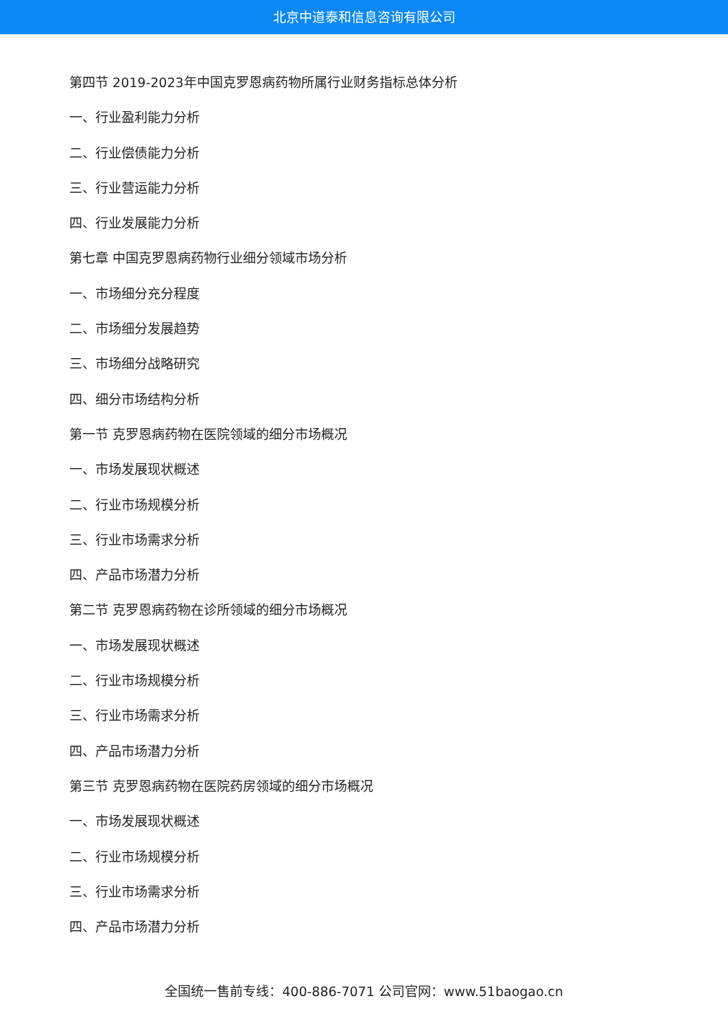北京中道泰和信息咨询有限公司
第四节 2019-2023年中国克罗恩病药物所属行业财务指标总体分析
一、行业盈利能力分析
二、行业偿债能力分析
三、行业营运能力分析
四、行业发展能力分析
第七章 中国克罗恩病药物行业细分领域市场分析
一、市场细分充分程度
二、市场细分发展趋势
三、市场细分战略研究
四、细分市场结构分析
第一节 克罗恩病药物在医院领域的细分市场概况
一、市场发展现状概述
二、行业市场规模分析
三、行业市场需求分析
四、产品市场潜力分析
第二节 克罗恩病药物在诊所领域的细分市场概况
一、市场发展现状概述
二、行业市场规模分析
三、行业市场需求分析
四、产品市场潜力分析
第三节 克罗恩病药物在医院药房领域的细分市场概况
一、市场发展现状概述
二、行业市场规模分析
三、行业市场需求分析
四、产品市场潜力分析
全国统一售前专线：400-886-7071 公司官网：www.51baogao.cn